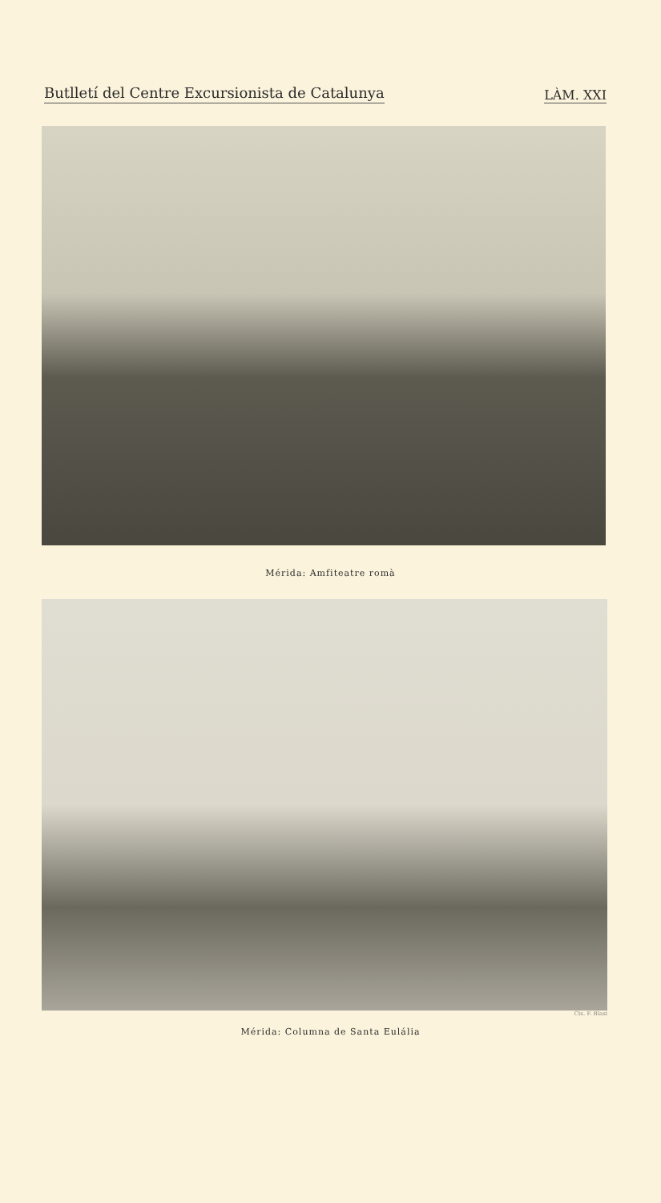Butlletí del Centre Excursionista de Catalunya LÀM. XXI
Mérida: Amfiteatre romà
Cis. F. Blasi
Mérida: Columna de Santa Eulália